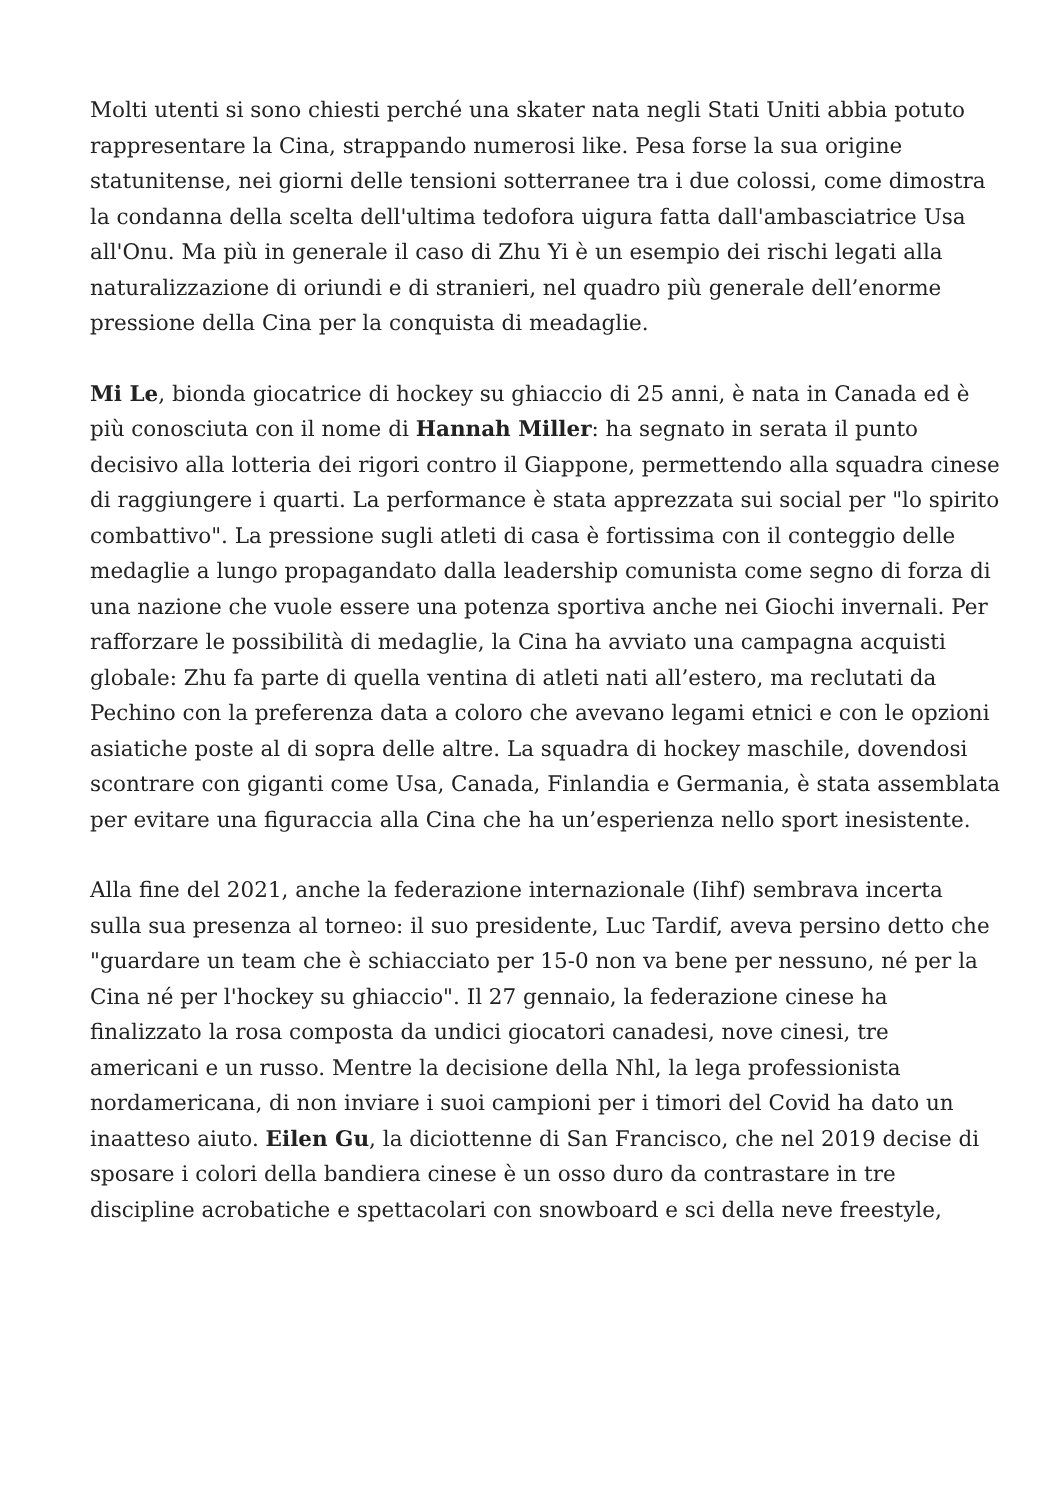Molti utenti si sono chiesti perché una skater nata negli Stati Uniti abbia potuto rappresentare la Cina, strappando numerosi like. Pesa forse la sua origine statunitense, nei giorni delle tensioni sotterranee tra i due colossi, come dimostra la condanna della scelta dell'ultima tedofora uigura fatta dall'ambasciatrice Usa all'Onu. Ma più in generale il caso di Zhu Yi è un esempio dei rischi legati alla naturalizzazione di oriundi e di stranieri, nel quadro più generale dell’enorme pressione della Cina per la conquista di meadaglie.
Mi Le, bionda giocatrice di hockey su ghiaccio di 25 anni, è nata in Canada ed è più conosciuta con il nome di Hannah Miller: ha segnato in serata il punto decisivo alla lotteria dei rigori contro il Giappone, permettendo alla squadra cinese di raggiungere i quarti. La performance è stata apprezzata sui social per "lo spirito combattivo". La pressione sugli atleti di casa è fortissima con il conteggio delle medaglie a lungo propagandato dalla leadership comunista come segno di forza di una nazione che vuole essere una potenza sportiva anche nei Giochi invernali. Per rafforzare le possibilità di medaglie, la Cina ha avviato una campagna acquisti globale: Zhu fa parte di quella ventina di atleti nati all’estero, ma reclutati da Pechino con la preferenza data a coloro che avevano legami etnici e con le opzioni asiatiche poste al di sopra delle altre. La squadra di hockey maschile, dovendosi scontrare con giganti come Usa, Canada, Finlandia e Germania, è stata assemblata per evitare una figuraccia alla Cina che ha un’esperienza nello sport inesistente.
Alla fine del 2021, anche la federazione internazionale (Iihf) sembrava incerta sulla sua presenza al torneo: il suo presidente, Luc Tardif, aveva persino detto che "guardare un team che è schiacciato per 15-0 non va bene per nessuno, né per la Cina né per l'hockey su ghiaccio". Il 27 gennaio, la federazione cinese ha finalizzato la rosa composta da undici giocatori canadesi, nove cinesi, tre americani e un russo. Mentre la decisione della Nhl, la lega professionista nordamericana, di non inviare i suoi campioni per i timori del Covid ha dato un inaatteso aiuto. Eilen Gu, la diciottenne di San Francisco, che nel 2019 decise di sposare i colori della bandiera cinese è un osso duro da contrastare in tre discipline acrobatiche e spettacolari con snowboard e sci della neve freestyle,